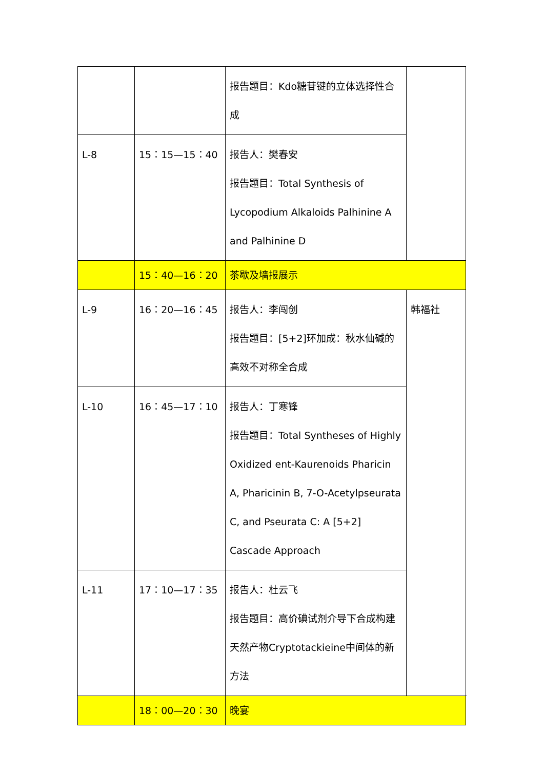| | | 报告题目：Kdo糖苷键的立体选择性合成 | |
| L-8 | 15：15—15：40 | 报告人：樊春安 报告题目：Total Synthesis of Lycopodium Alkaloids Palhinine A and Palhinine D | |
| | 15：40—16：20 | 茶歇及墙报展示 | |
| L-9 | 16：20—16：45 | 报告人：李闯创 报告题目：[5+2]环加成：秋水仙碱的高效不对称全合成 | 韩福社 |
| L-10 | 16：45—17：10 | 报告人：丁寒锋 报告题目：Total Syntheses of Highly Oxidized ent-Kaurenoids Pharicin A, Pharicinin B, 7-O-Acetylpseurata C, and Pseurata C: A [5+2] Cascade Approach | |
| L-11 | 17：10—17：35 | 报告人：杜云飞 报告题目：高价碘试剂介导下合成构建天然产物Cryptotackieine中间体的新方法 | |
| | 18：00—20：30 | 晚宴 | |